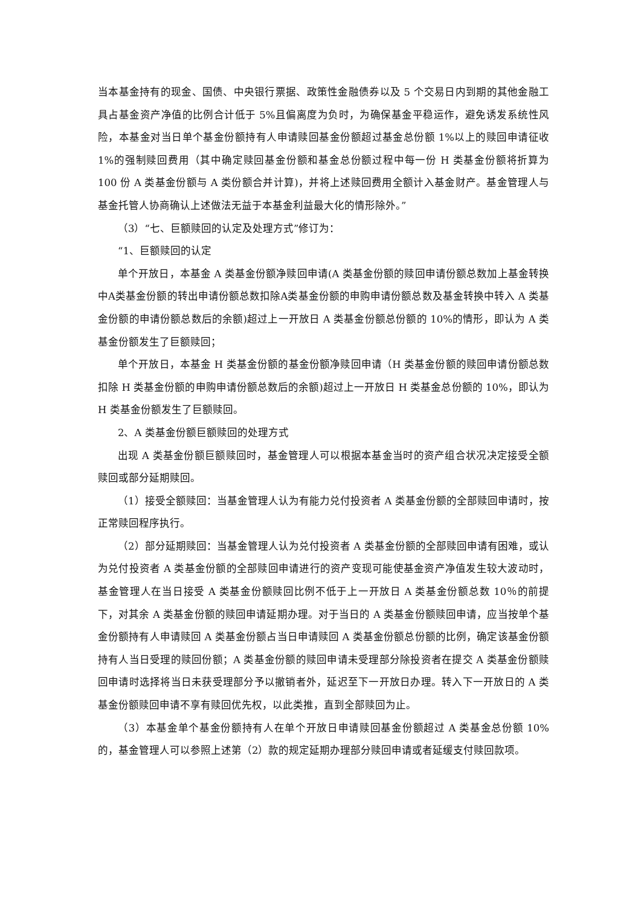当本基金持有的现金、国债、中央银行票据、政策性金融债券以及 5 个交易日内到期的其他金融工具占基金资产净值的比例合计低于 5%且偏离度为负时，为确保基金平稳运作，避免诱发系统性风险，本基金对当日单个基金份额持有人申请赎回基金份额超过基金总份额 1%以上的赎回申请征收 1%的强制赎回费用（其中确定赎回基金份额和基金总份额过程中每一份 H 类基金份额将折算为 100 份 A 类基金份额与 A 类份额合并计算)，并将上述赎回费用全额计入基金财产。基金管理人与基金托管人协商确认上述做法无益于本基金利益最大化的情形除外。”
（3）“七、巨额赎回的认定及处理方式”修订为：
“1、巨额赎回的认定
单个开放日，本基金 A 类基金份额净赎回申请(A 类基金份额的赎回申请份额总数加上基金转换中A类基金份额的转出申请份额总数扣除A类基金份额的申购申请份额总数及基金转换中转入 A 类基金份额的申请份额总数后的余额)超过上一开放日 A 类基金份额总份额的 10%的情形，即认为 A 类基金份额发生了巨额赎回；
单个开放日，本基金 H 类基金份额的基金份额净赎回申请（H 类基金份额的赎回申请份额总数扣除 H 类基金份额的申购申请份额总数后的余额)超过上一开放日 H 类基金总份额的 10%，即认为 H 类基金份额发生了巨额赎回。
2、A 类基金份额巨额赎回的处理方式
出现 A 类基金份额巨额赎回时，基金管理人可以根据本基金当时的资产组合状况决定接受全额赎回或部分延期赎回。
（1）接受全额赎回：当基金管理人认为有能力兑付投资者 A 类基金份额的全部赎回申请时，按正常赎回程序执行。
（2）部分延期赎回：当基金管理人认为兑付投资者 A 类基金份额的全部赎回申请有困难，或认为兑付投资者 A 类基金份额的全部赎回申请进行的资产变现可能使基金资产净值发生较大波动时，基金管理人在当日接受 A 类基金份额赎回比例不低于上一开放日 A 类基金份额总数 10％的前提下，对其余 A 类基金份额的赎回申请延期办理。对于当日的 A 类基金份额赎回申请，应当按单个基金份额持有人申请赎回 A 类基金份额占当日申请赎回 A 类基金份额总份额的比例，确定该基金份额持有人当日受理的赎回份额；A 类基金份额的赎回申请未受理部分除投资者在提交 A 类基金份额赎回申请时选择将当日未获受理部分予以撤销者外，延迟至下一开放日办理。转入下一开放日的 A 类基金份额赎回申请不享有赎回优先权，以此类推，直到全部赎回为止。
（3）本基金单个基金份额持有人在单个开放日申请赎回基金份额超过 A 类基金总份额 10%的，基金管理人可以参照上述第（2）款的规定延期办理部分赎回申请或者延缓支付赎回款项。